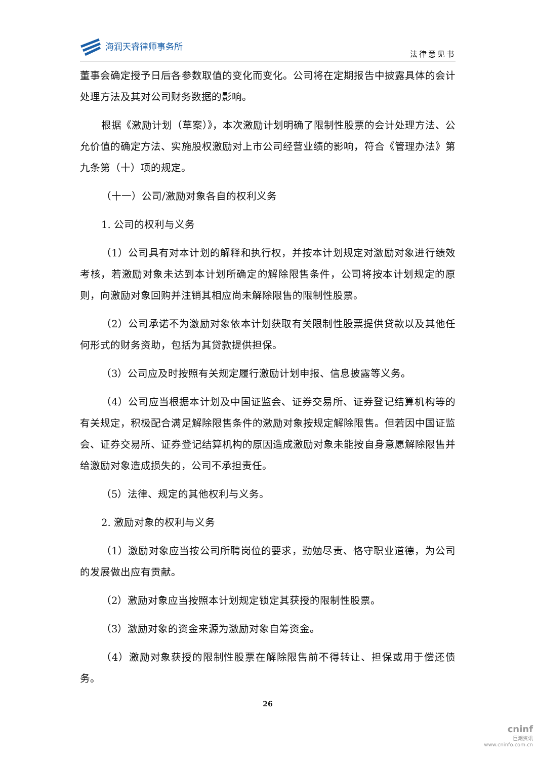海润天睿律师事务所
法律意见书
董事会确定授予日后各参数取值的变化而变化。公司将在定期报告中披露具体的会计处理方法及其对公司财务数据的影响。
根据《激励计划（草案）》，本次激励计划明确了限制性股票的会计处理方法、公允价值的确定方法、实施股权激励对上市公司经营业绩的影响，符合《管理办法》第九条第（十）项的规定。
（十一）公司/激励对象各自的权利义务
1. 公司的权利与义务
（1）公司具有对本计划的解释和执行权，并按本计划规定对激励对象进行绩效考核，若激励对象未达到本计划所确定的解除限售条件，公司将按本计划规定的原则，向激励对象回购并注销其相应尚未解除限售的限制性股票。
（2）公司承诺不为激励对象依本计划获取有关限制性股票提供贷款以及其他任何形式的财务资助，包括为其贷款提供担保。
（3）公司应及时按照有关规定履行激励计划申报、信息披露等义务。
（4）公司应当根据本计划及中国证监会、证券交易所、证券登记结算机构等的有关规定，积极配合满足解除限售条件的激励对象按规定解除限售。但若因中国证监会、证券交易所、证券登记结算机构的原因造成激励对象未能按自身意愿解除限售并给激励对象造成损失的，公司不承担责任。
（5）法律、规定的其他权利与义务。
2. 激励对象的权利与义务
（1）激励对象应当按公司所聘岗位的要求，勤勉尽责、恪守职业道德，为公司的发展做出应有贡献。
（2）激励对象应当按照本计划规定锁定其获授的限制性股票。
（3）激励对象的资金来源为激励对象自筹资金。
（4）激励对象获授的限制性股票在解除限售前不得转让、担保或用于偿还债务。
26
cninf
巨潮资讯
www.cninfo.com.cn